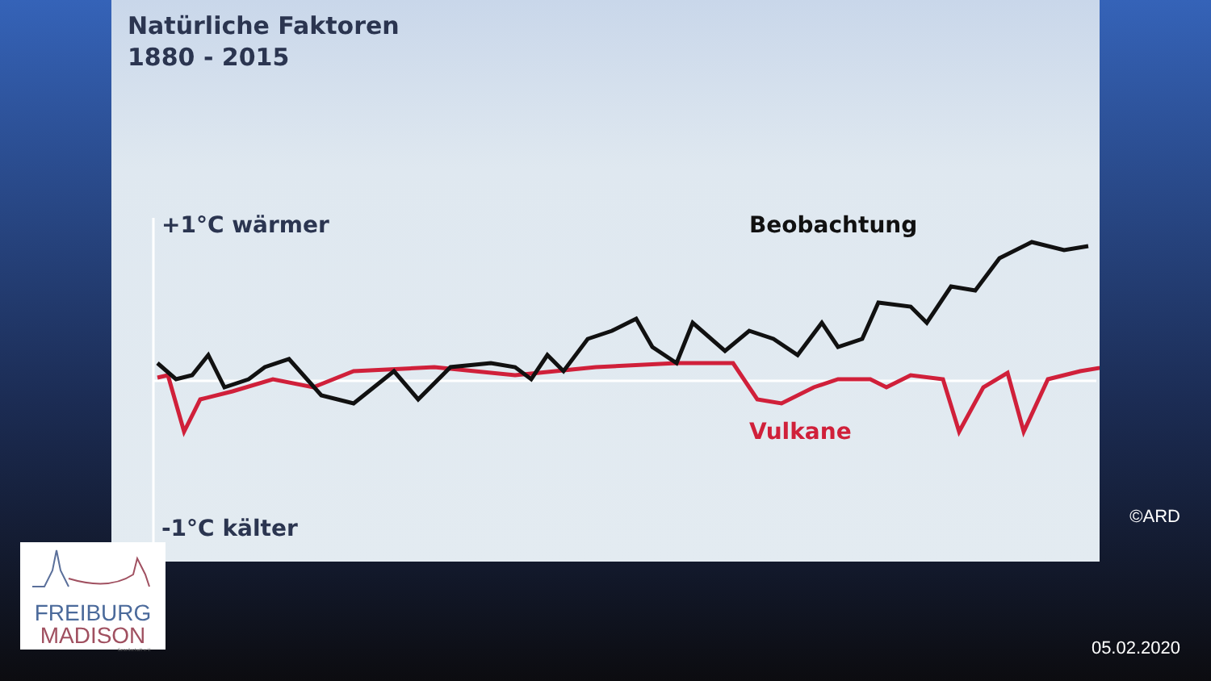Natürliche Faktoren
1880 - 2015
+1°C wärmer
-1°C kälter
Beobachtung
Vulkane
FREIBURG
MADISON
Gesellschaft e.V.
©ARD
05.02.2020